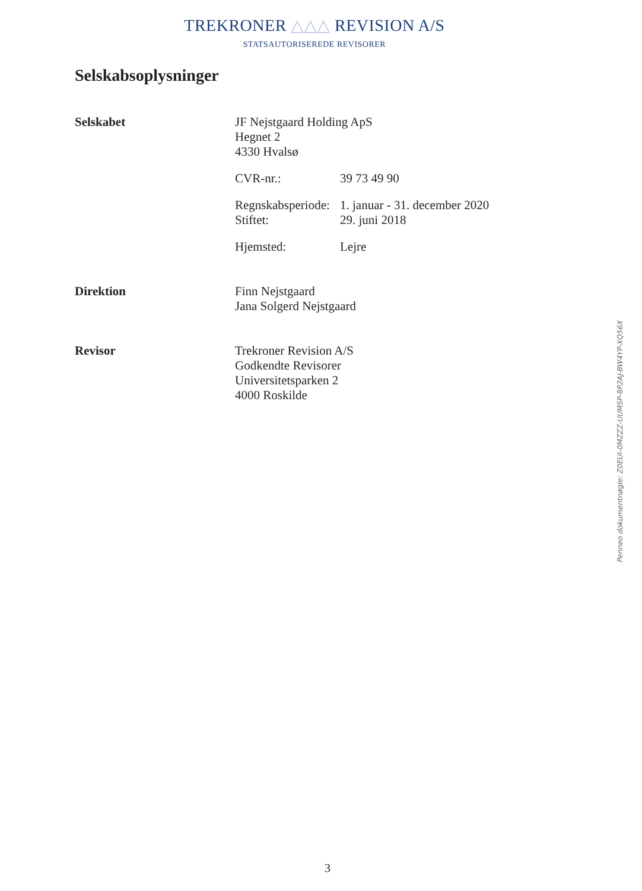TREKRONER △△△ REVISION A/S
STATSAUTORISEREDE REVISORER
Selskabsoplysninger
Selskabet JF Nejstgaard Holding ApS
Hegnet 2
4330 Hvalsø
CVR-nr.: 39 73 49 90
Regnskabsperiode: 1. januar - 31. december 2020
Stiftet: 29. juni 2018
Hjemsted: Lejre
Direktion Finn Nejstgaard
Jana Solgerd Nejstgaard
Revisor Trekroner Revision A/S
Godkendte Revisorer
Universitetsparken 2
4000 Roskilde
Penneo dokumentnøgle: Z0EUI-0MZZZ-UUMSP-8P2AJ-BW4YP-XQ56X
3